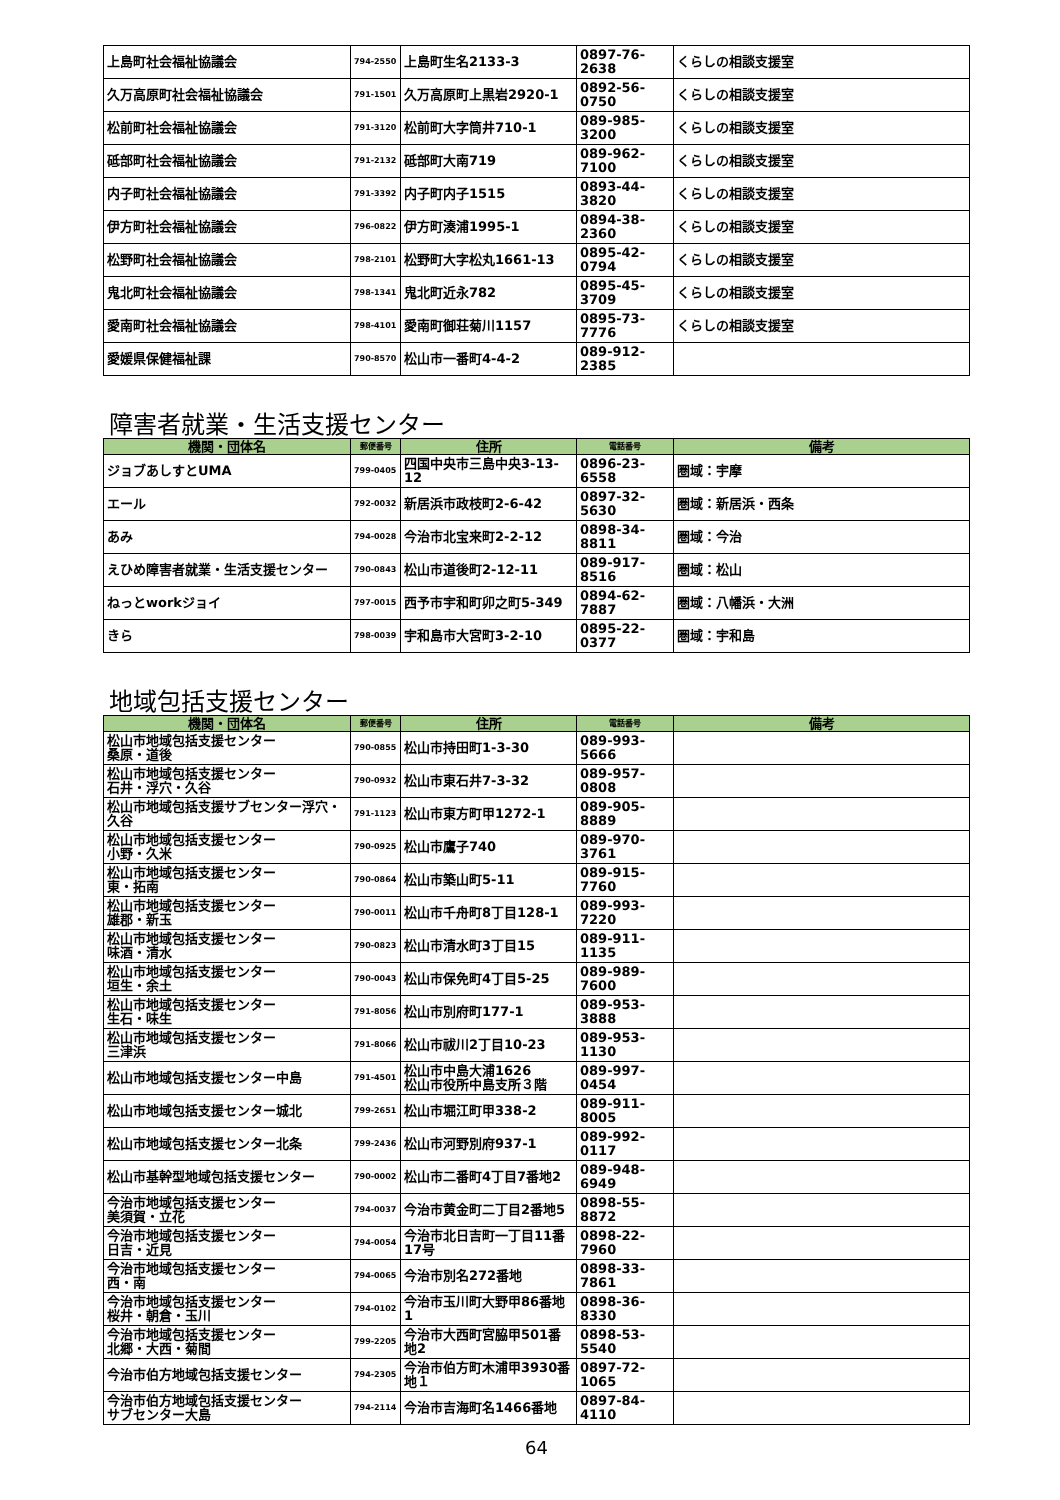| 上島町社会福祉協議会 | 794-2550 | 上島町生名2133-3 | 0897-76-2638 | くらしの相談支援室 |
| 久万高原町社会福祉協議会 | 791-1501 | 久万高原町上黒岩2920-1 | 0892-56-0750 | くらしの相談支援室 |
| 松前町社会福祉協議会 | 791-3120 | 松前町大字筒井710-1 | 089-985-3200 | くらしの相談支援室 |
| 砥部町社会福祉協議会 | 791-2132 | 砥部町大南719 | 089-962-7100 | くらしの相談支援室 |
| 内子町社会福祉協議会 | 791-3392 | 内子町内子1515 | 0893-44-3820 | くらしの相談支援室 |
| 伊方町社会福祉協議会 | 796-0822 | 伊方町湊浦1995-1 | 0894-38-2360 | くらしの相談支援室 |
| 松野町社会福祉協議会 | 798-2101 | 松野町大字松丸1661-13 | 0895-42-0794 | くらしの相談支援室 |
| 鬼北町社会福祉協議会 | 798-1341 | 鬼北町近永782 | 0895-45-3709 | くらしの相談支援室 |
| 愛南町社会福祉協議会 | 798-4101 | 愛南町御荘菊川1157 | 0895-73-7776 | くらしの相談支援室 |
| 愛媛県保健福祉課 | 790-8570 | 松山市一番町4-4-2 | 089-912-2385 | |
障害者就業・生活支援センター
| 機関・団体名 | 郵便番号 | 住所 | 電話番号 | 備考 |
| --- | --- | --- | --- | --- |
| ジョブあしすとUMA | 799-0405 | 四国中央市三島中央3-13-12 | 0896-23-6558 | 圏域：宇摩 |
| エール | 792-0032 | 新居浜市政枝町2-6-42 | 0897-32-5630 | 圏域：新居浜・西条 |
| あみ | 794-0028 | 今治市北宝来町2-2-12 | 0898-34-8811 | 圏域：今治 |
| えひめ障害者就業・生活支援センター | 790-0843 | 松山市道後町2-12-11 | 089-917-8516 | 圏域：松山 |
| ねっとworkジョイ | 797-0015 | 西予市宇和町卯之町5-349 | 0894-62-7887 | 圏域：八幡浜・大洲 |
| きら | 798-0039 | 宇和島市大宮町3-2-10 | 0895-22-0377 | 圏域：宇和島 |
地域包括支援センター
| 機関・団体名 | 郵便番号 | 住所 | 電話番号 | 備考 |
| --- | --- | --- | --- | --- |
| 松山市地域包括支援センター 桑原・道後 | 790-0855 | 松山市持田町1-3-30 | 089-993-5666 | |
| 松山市地域包括支援センター 石井・浮穴・久谷 | 790-0932 | 松山市東石井7-3-32 | 089-957-0808 | |
| 松山市地域包括支援サブセンター浮穴・久谷 | 791-1123 | 松山市東方町甲1272-1 | 089-905-8889 | |
| 松山市地域包括支援センター 小野・久米 | 790-0925 | 松山市鷹子740 | 089-970-3761 | |
| 松山市地域包括支援センター 東・拓南 | 790-0864 | 松山市築山町5-11 | 089-915-7760 | |
| 松山市地域包括支援センター 雄郡・新玉 | 790-0011 | 松山市千舟町8丁目128-1 | 089-993-7220 | |
| 松山市地域包括支援センター 味酒・清水 | 790-0823 | 松山市清水町3丁目15 | 089-911-1135 | |
| 松山市地域包括支援センター 垣生・余土 | 790-0043 | 松山市保免町4丁目5-25 | 089-989-7600 | |
| 松山市地域包括支援センター 生石・味生 | 791-8056 | 松山市別府町177-1 | 089-953-3888 | |
| 松山市地域包括支援センター 三津浜 | 791-8066 | 松山市祓川2丁目10-23 | 089-953-1130 | |
| 松山市地域包括支援センター中島 | 791-4501 | 松山市中島大浦1626 松山市役所中島支所３階 | 089-997-0454 | |
| 松山市地域包括支援センター城北 | 799-2651 | 松山市堀江町甲338-2 | 089-911-8005 | |
| 松山市地域包括支援センター北条 | 799-2436 | 松山市河野別府937-1 | 089-992-0117 | |
| 松山市基幹型地域包括支援センター | 790-0002 | 松山市二番町4丁目7番地2 | 089-948-6949 | |
| 今治市地域包括支援センター 美須賀・立花 | 794-0037 | 今治市黄金町二丁目2番地5 | 0898-55-8872 | |
| 今治市地域包括支援センター 日吉・近見 | 794-0054 | 今治市北日吉町一丁目11番17号 | 0898-22-7960 | |
| 今治市地域包括支援センター 西・南 | 794-0065 | 今治市別名272番地 | 0898-33-7861 | |
| 今治市地域包括支援センター 桜井・朝倉・玉川 | 794-0102 | 今治市玉川町大野甲86番地1 | 0898-36-8330 | |
| 今治市地域包括支援センター 北郷・大西・菊間 | 799-2205 | 今治市大西町宮脇甲501番地2 | 0898-53-5540 | |
| 今治市伯方地域包括支援センター | 794-2305 | 今治市伯方町木浦甲3930番地１ | 0897-72-1065 | |
| 今治市伯方地域包括支援センター サブセンター大島 | 794-2114 | 今治市吉海町名1466番地 | 0897-84-4110 | |
64